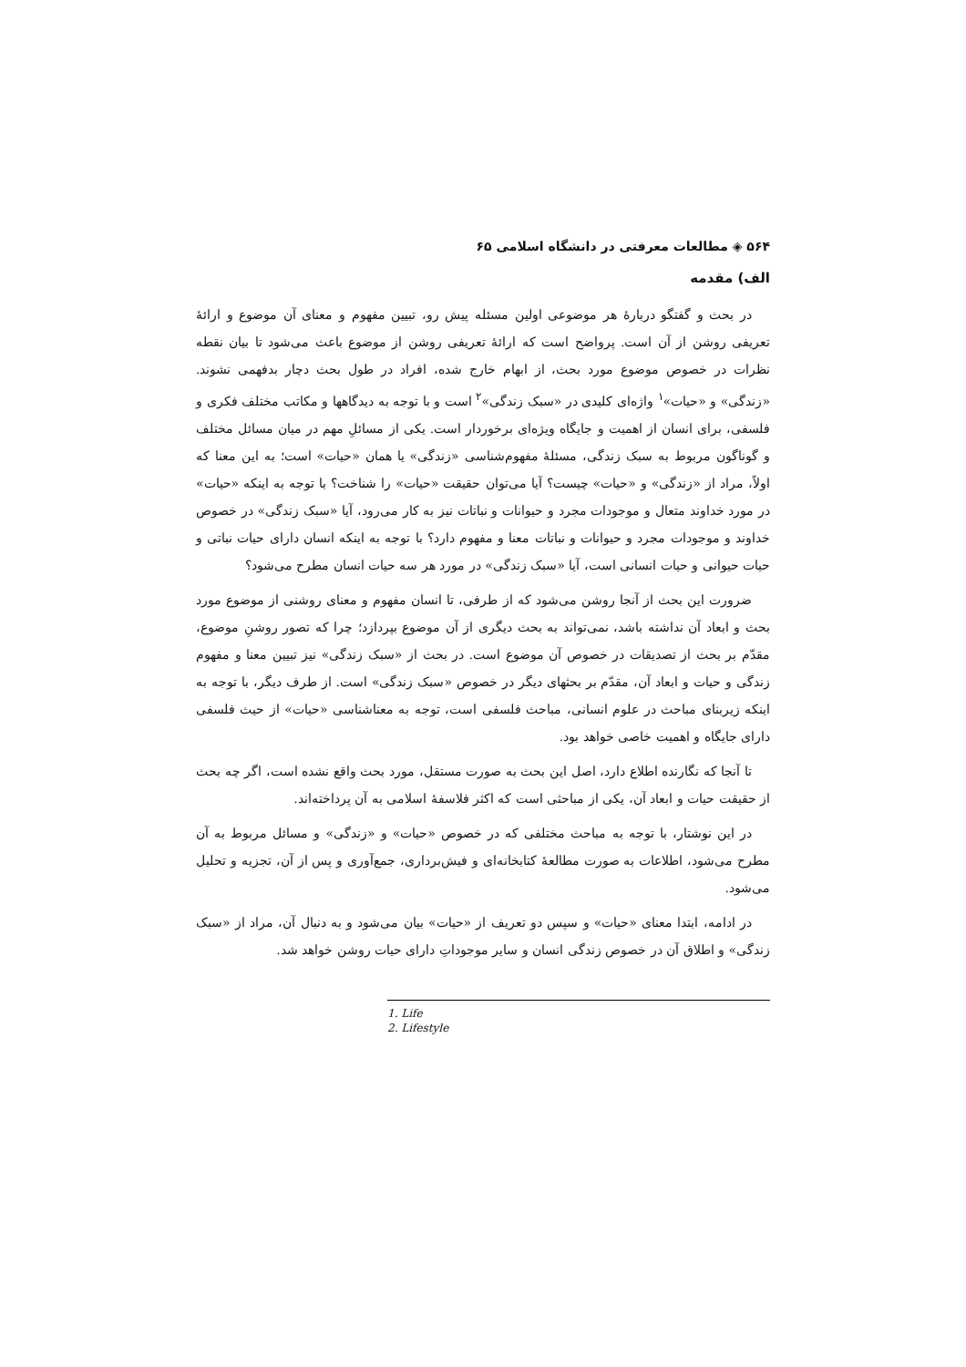۵۶۴ ◈ مطالعات معرفتی در دانشگاه اسلامی ۶۵
الف) مقدمه
در بحث و گفتگو دربارهٔ هر موضوعی اولین مسئله پیش رو، تبیین مفهوم و معنای آن موضوع و ارائهٔ تعریفی روشن از آن است. پرواضح است که ارائهٔ تعریفی روشن از موضوع باعث می‌شود تا بیان نقطه نظرات در خصوص موضوع مورد بحث، از ابهام خارج شده، افراد در طول بحث دچار بدفهمی نشوند. «زندگی» و «حیات»<sup>۱</sup> واژه‌ای کلیدی در «سبک زندگی»<sup>۲</sup> است و با توجه به دیدگاهها و مکاتب مختلف فکری و فلسفی، برای انسان از اهمیت و جایگاه ویژه‌ای برخوردار است. یکی از مسائلِ مهم در میان مسائل مختلف و گوناگون مربوط به سبک زندگی، مسئلهٔ مفهوم‌شناسی «زندگی» یا همان «حیات» است؛ به این معنا که اولاً، مراد از «زندگی» و «حیات» چیست؟ آیا می‌توان حقیقت «حیات» را شناخت؟ با توجه به اینکه «حیات» در مورد خداوند متعال و موجودات مجرد و حیوانات و نباتات نیز به کار می‌رود، آیا «سبک زندگی» در خصوص خداوند و موجودات مجرد و حیوانات و نباتات معنا و مفهوم دارد؟ با توجه به اینکه انسان دارای حیات نباتی و حیات حیوانی و حیات انسانی است، آیا «سبک زندگی» در مورد هر سه حیات انسان مطرح می‌شود؟
ضرورت این بحث از آنجا روشن می‌شود که از طرفی، تا انسان مفهوم و معنای روشنی از موضوع مورد بحث و ابعاد آن نداشته باشد، نمی‌تواند به بحث دیگری از آن موضوع بپردازد؛ چرا که تصور روشنِ موضوع، مقدّم بر بحث از تصدیقات در خصوص آن موضوع است. در بحث از «سبک زندگی» نیز تبیین معنا و مفهوم زندگی و حیات و ابعاد آن، مقدّم بر بحثهای دیگر در خصوص «سبک زندگی» است. از طرف دیگر، با توجه به اینکه زیربنای مباحث در علوم انسانی، مباحث فلسفی است، توجه به معناشناسی «حیات» از حیث فلسفی دارای جایگاه و اهمیت خاصی خواهد بود.
تا آنجا که نگارنده اطلاع دارد، اصل این بحث به صورت مستقل، مورد بحث واقع نشده است، اگر چه بحث از حقیقت حیات و ابعاد آن، یکی از مباحثی است که اکثر فلاسفهٔ اسلامی به آن پرداخته‌اند.
در این نوشتار، با توجه به مباحث مختلفی که در خصوص «حیات» و «زندگی» و مسائل مربوط به آن مطرح می‌شود، اطلاعات به صورت مطالعهٔ کتابخانه‌ای و فیش‌برداری، جمع‌آوری و پس از آن، تجزیه و تحلیل می‌شود.
در ادامه، ابتدا معنای «حیات» و سپس دو تعریف از «حیات» بیان می‌شود و به دنبال آن، مراد از «سبک زندگی» و اطلاق آن در خصوص زندگی انسان و سایر موجوداتِ دارای حیات روشن خواهد شد.
1. Life
2. Lifestyle